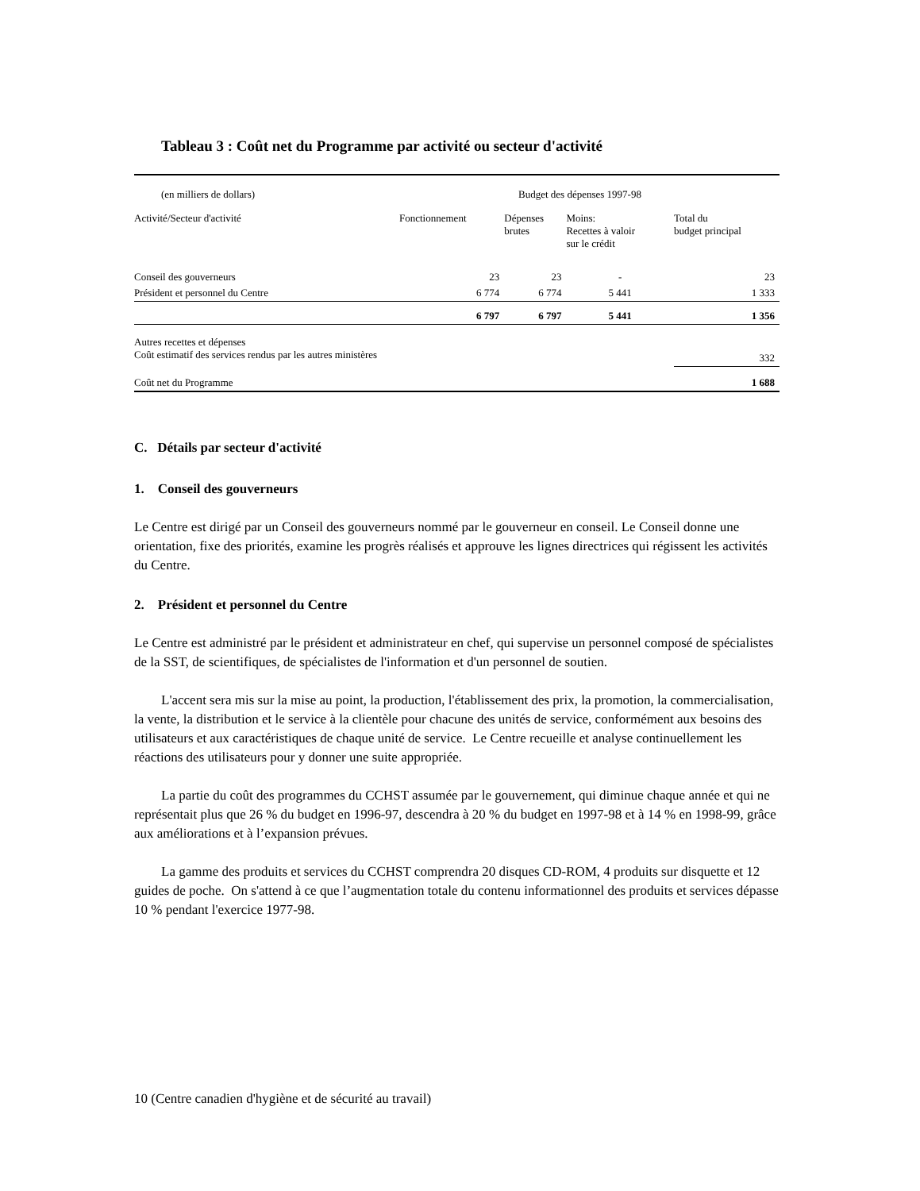Tableau 3 : Coût net du Programme par activité ou secteur d'activité
| (en milliers de dollars) | Budget des dépenses 1997-98 | | | | |
| Activité/Secteur d'activité | | Fonctionnement | Dépenses brutes | Moins: Recettes à valoir sur le crédit | Total du budget principal |
| Conseil des gouverneurs | | 23 | 23 | - | 23 |
| Président et personnel du Centre | | 6 774 | 6 774 | 5 441 | 1 333 |
| | | 6 797 | 6 797 | 5 441 | 1 356 |
| Autres recettes et dépenses Coût estimatif des services rendus par les autres ministères | | | | | 332 |
| Coût net du Programme | | | | | 1 688 |
C. Détails par secteur d'activité
1. Conseil des gouverneurs
Le Centre est dirigé par un Conseil des gouverneurs nommé par le gouverneur en conseil. Le Conseil donne une orientation, fixe des priorités, examine les progrès réalisés et approuve les lignes directrices qui régissent les activités du Centre.
2. Président et personnel du Centre
Le Centre est administré par le président et administrateur en chef, qui supervise un personnel composé de spécialistes de la SST, de scientifiques, de spécialistes de l'information et d'un personnel de soutien.
L'accent sera mis sur la mise au point, la production, l'établissement des prix, la promotion, la commercialisation, la vente, la distribution et le service à la clientèle pour chacune des unités de service, conformément aux besoins des utilisateurs et aux caractéristiques de chaque unité de service. Le Centre recueille et analyse continuellement les réactions des utilisateurs pour y donner une suite appropriée.
La partie du coût des programmes du CCHST assumée par le gouvernement, qui diminue chaque année et qui ne représentait plus que 26 % du budget en 1996-97, descendra à 20 % du budget en 1997-98 et à 14 % en 1998-99, grâce aux améliorations et à l’expansion prévues.
La gamme des produits et services du CCHST comprendra 20 disques CD-ROM, 4 produits sur disquette et 12 guides de poche. On s'attend à ce que l’augmentation totale du contenu informationnel des produits et services dépasse 10 % pendant l'exercice 1977-98.
10 (Centre canadien d'hygiène et de sécurité au travail)